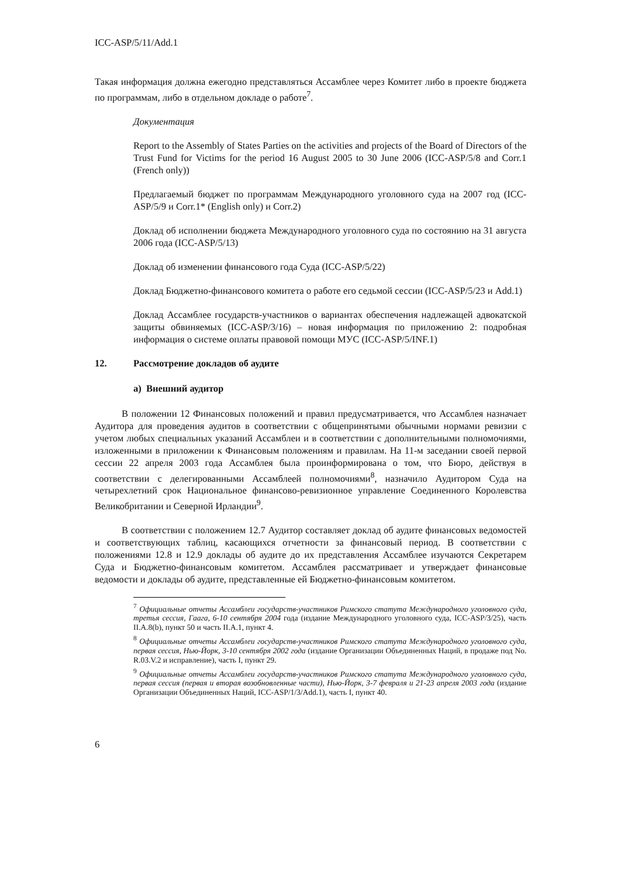ICC-ASP/5/11/Add.1
Такая информация должна ежегодно представляться Ассамблее через Комитет либо в проекте бюджета по программам, либо в отдельном докладе о работе<sup>7</sup>.
Документация
Report to the Assembly of States Parties on the activities and projects of the Board of Directors of the Trust Fund for Victims for the period 16 August 2005 to 30 June 2006 (ICC-ASP/5/8 and Corr.1 (French only))
Предлагаемый бюджет по программам Международного уголовного суда на 2007 год (ICC-ASP/5/9 и Corr.1* (English only) и Corr.2)
Доклад об исполнении бюджета Международного уголовного суда по состоянию на 31 августа 2006 года (ICC-ASP/5/13)
Доклад об изменении финансового года Суда (ICC-ASP/5/22)
Доклад Бюджетно-финансового комитета о работе его седьмой сессии (ICC-ASP/5/23 и Add.1)
Доклад Ассамблее государств-участников о вариантах обеспечения надлежащей адвокатской защиты обвиняемых (ICC-ASP/3/16) – новая информация по приложению 2: подробная информация о системе оплаты правовой помощи МУС (ICC-ASP/5/INF.1)
12. Рассмотрение докладов об аудите
a) Внешний аудитор
В положении 12 Финансовых положений и правил предусматривается, что Ассамблея назначает Аудитора для проведения аудитов в соответствии с общепринятыми обычными нормами ревизии с учетом любых специальных указаний Ассамблеи и в соответствии с дополнительными полномочиями, изложенными в приложении к Финансовым положениям и правилам. На 11-м заседании своей первой сессии 22 апреля 2003 года Ассамблея была проинформирована о том, что Бюро, действуя в соответствии с делегированными Ассамблеей полномочиями<sup>8</sup>, назначило Аудитором Суда на четырехлетний срок Национальное финансово-ревизионное управление Соединенного Королевства Великобритании и Северной Ирландии<sup>9</sup>.
В соответствии с положением 12.7 Аудитор составляет доклад об аудите финансовых ведомостей и соответствующих таблиц, касающихся отчетности за финансовый период. В соответствии с положениями 12.8 и 12.9 доклады об аудите до их представления Ассамблее изучаются Секретарем Суда и Бюджетно-финансовым комитетом. Ассамблея рассматривает и утверждает финансовые ведомости и доклады об аудите, представленные ей Бюджетно-финансовым комитетом.
<sup>7</sup> Официальные отчеты Ассамблеи государств-участников Римского статута Международного уголовного суда, третья сессия, Гаага, 6-10 сентября 2004 года (издание Международного уголовного суда, ICC-ASP/3/25), часть II.A.8(b), пункт 50 и часть II.A.1, пункт 4.
<sup>8</sup> Официальные отчеты Ассамблеи государств-участников Римского статута Международного уголовного суда, первая сессия, Нью-Йорк, 3-10 сентября 2002 года (издание Организации Объединенных Наций, в продаже под No. R.03.V.2 и исправление), часть I, пункт 29.
<sup>9</sup> Официальные отчеты Ассамблеи государств-участников Римского статута Международного уголовного суда, первая сессия (первая и вторая возобновленные части), Нью-Йорк, 3-7 февраля и 21-23 апреля 2003 года (издание Организации Объединенных Наций, ICC-ASP/1/3/Add.1), часть I, пункт 40.
6